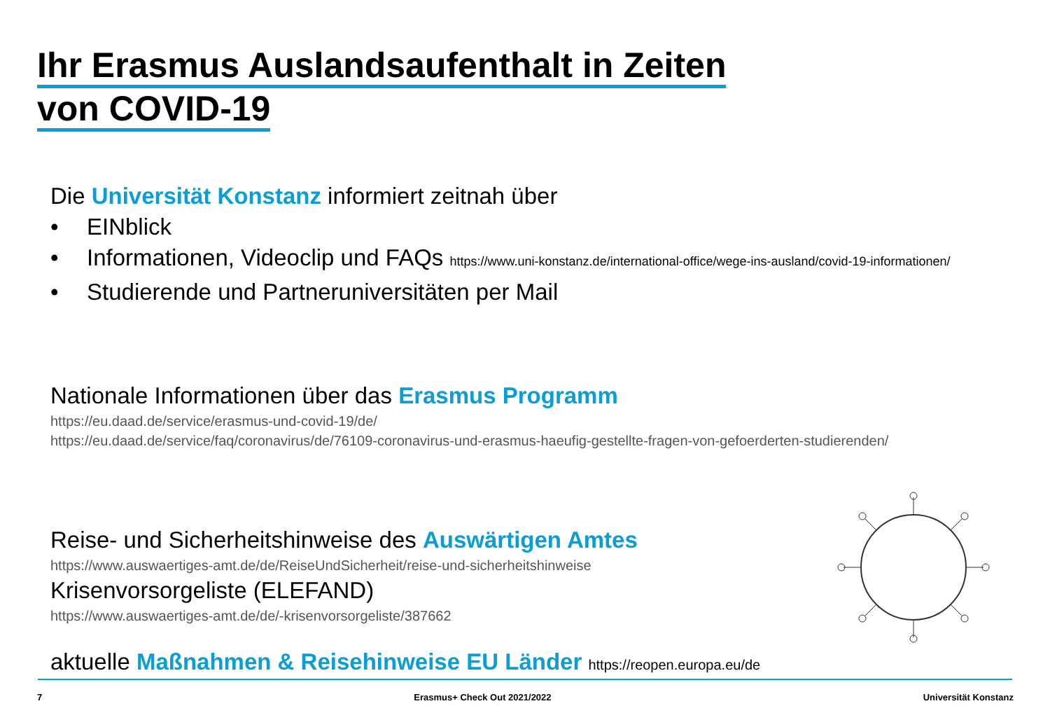Ihr Erasmus Auslandsaufenthalt in Zeiten
von COVID-19
Die Universität Konstanz informiert zeitnah über
• EINblick
• Informationen, Videoclip und FAQs https://www.uni-konstanz.de/international-office/wege-ins-ausland/covid-19-informationen/
• Studierende und Partneruniversitäten per Mail
Nationale Informationen über das Erasmus Programm
https://eu.daad.de/service/erasmus-und-covid-19/de/
https://eu.daad.de/service/faq/coronavirus/de/76109-coronavirus-und-erasmus-haeufig-gestellte-fragen-von-gefoerderten-studierenden/
Reise- und Sicherheitshinweise des Auswärtigen Amtes
https://www.auswaertiges-amt.de/de/ReiseUndSicherheit/reise-und-sicherheitshinweise
Krisenvorsorgeliste (ELEFAND)
https://www.auswaertiges-amt.de/de/-krisenvorsorgeliste/387662
aktuelle Maßnahmen & Reisehinweise EU Länder https://reopen.europa.eu/de
7 Erasmus+ Check Out 2021/2022 Universität Konstanz